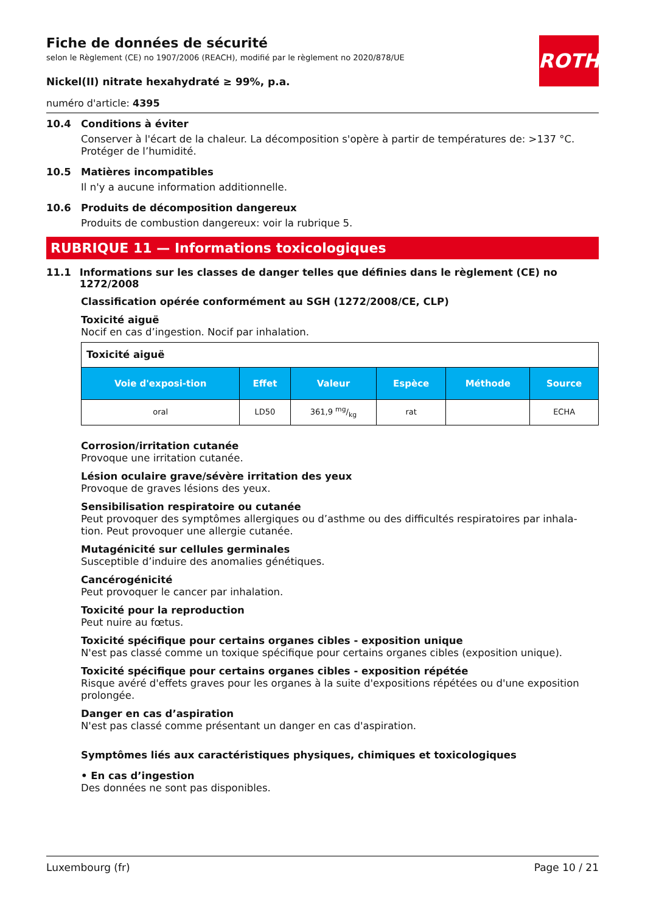ROTH
Fiche de données de sécurité
selon le Règlement (CE) no 1907/2006 (REACH), modifié par le règlement no 2020/878/UE
Nickel(II) nitrate hexahydraté ≥ 99%, p.a.
numéro d'article: 4395
10.4 Conditions à éviter
Conserver à l'écart de la chaleur. La décomposition s'opère à partir de températures de: >137 °C. Protéger de l’humidité.
10.5 Matières incompatibles
Il n'y a aucune information additionnelle.
10.6 Produits de décomposition dangereux
Produits de combustion dangereux: voir la rubrique 5.
RUBRIQUE 11 — Informations toxicologiques
11.1 Informations sur les classes de danger telles que définies dans le règlement (CE) no 1272/2008
Classification opérée conformément au SGH (1272/2008/CE, CLP)
Toxicité aiguë
Nocif en cas d’ingestion. Nocif par inhalation.
| Toxicité aiguë | | | | | |
| Voie d'exposi-tion | Effet | Valeur | Espèce | Méthode | Source |
| oral | LD50 | 361,9 mg/kg | rat | | ECHA |
Corrosion/irritation cutanée
Provoque une irritation cutanée.
Lésion oculaire grave/sévère irritation des yeux
Provoque de graves lésions des yeux.
Sensibilisation respiratoire ou cutanée
Peut provoquer des symptômes allergiques ou d’asthme ou des difficultés respiratoires par inhala-tion. Peut provoquer une allergie cutanée.
Mutagénicité sur cellules germinales
Susceptible d’induire des anomalies génétiques.
Cancérogénicité
Peut provoquer le cancer par inhalation.
Toxicité pour la reproduction
Peut nuire au fœtus.
Toxicité spécifique pour certains organes cibles - exposition unique
N'est pas classé comme un toxique spécifique pour certains organes cibles (exposition unique).
Toxicité spécifique pour certains organes cibles - exposition répétée
Risque avéré d'effets graves pour les organes à la suite d'expositions répétées ou d'une exposition prolongée.
Danger en cas d’aspiration
N'est pas classé comme présentant un danger en cas d'aspiration.
Symptômes liés aux caractéristiques physiques, chimiques et toxicologiques
• En cas d’ingestion
Des données ne sont pas disponibles.
Luxembourg (fr) Page 10 / 21